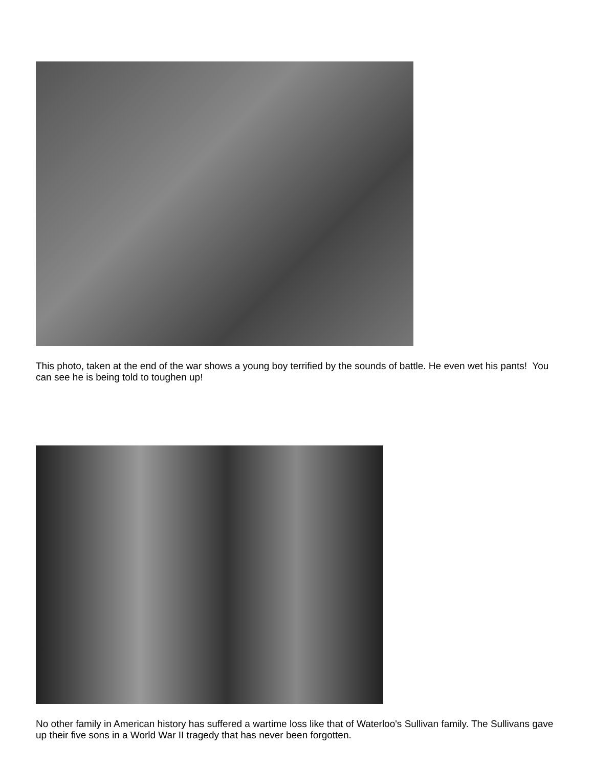This photo, taken at the end of the war shows a young boy terrified by the sounds of battle. He even wet his pants! You can see he is being told to toughen up!
No other family in American history has suffered a wartime loss like that of Waterloo's Sullivan family. The Sullivans gave up their five sons in a World War II tragedy that has never been forgotten.